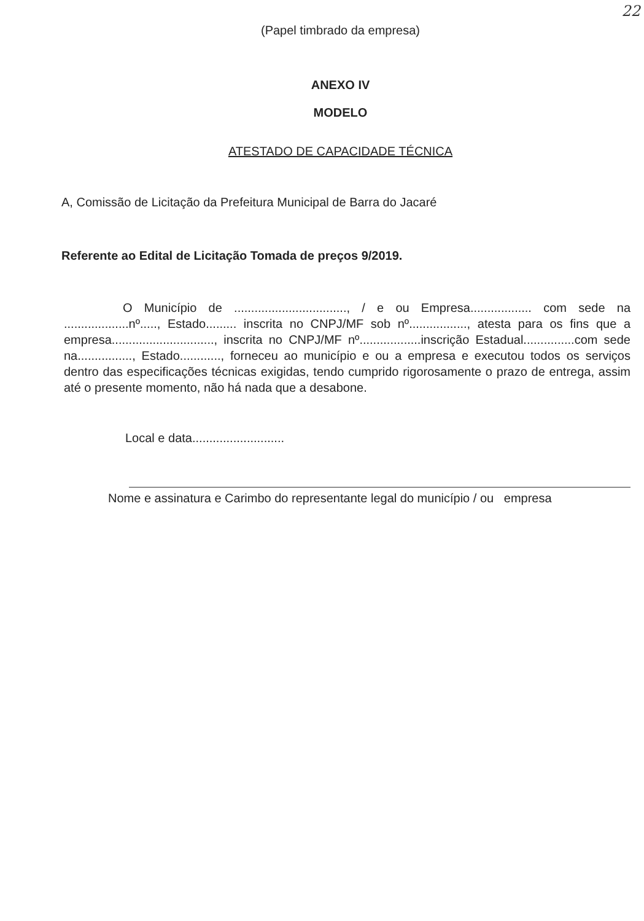22
(Papel timbrado da empresa)
ANEXO IV
MODELO
ATESTADO DE CAPACIDADE TÉCNICA
A, Comissão de Licitação da Prefeitura Municipal de Barra do Jacaré
Referente ao Edital de Licitação Tomada de preços 9/2019.
O Município de ................................., / e ou Empresa.................. com sede na ...................nº....., Estado......... inscrita no CNPJ/MF sob nº................., atesta para os fins que a empresa.............................., inscrita no CNPJ/MF nº..................inscrição Estadual...............com sede na................, Estado............, forneceu ao município e ou a empresa e executou todos os serviços dentro das especificações técnicas exigidas, tendo cumprido rigorosamente o prazo de entrega, assim até o presente momento, não há nada que a desabone.
Local e data...........................
Nome e assinatura e Carimbo do representante legal do município / ou empresa